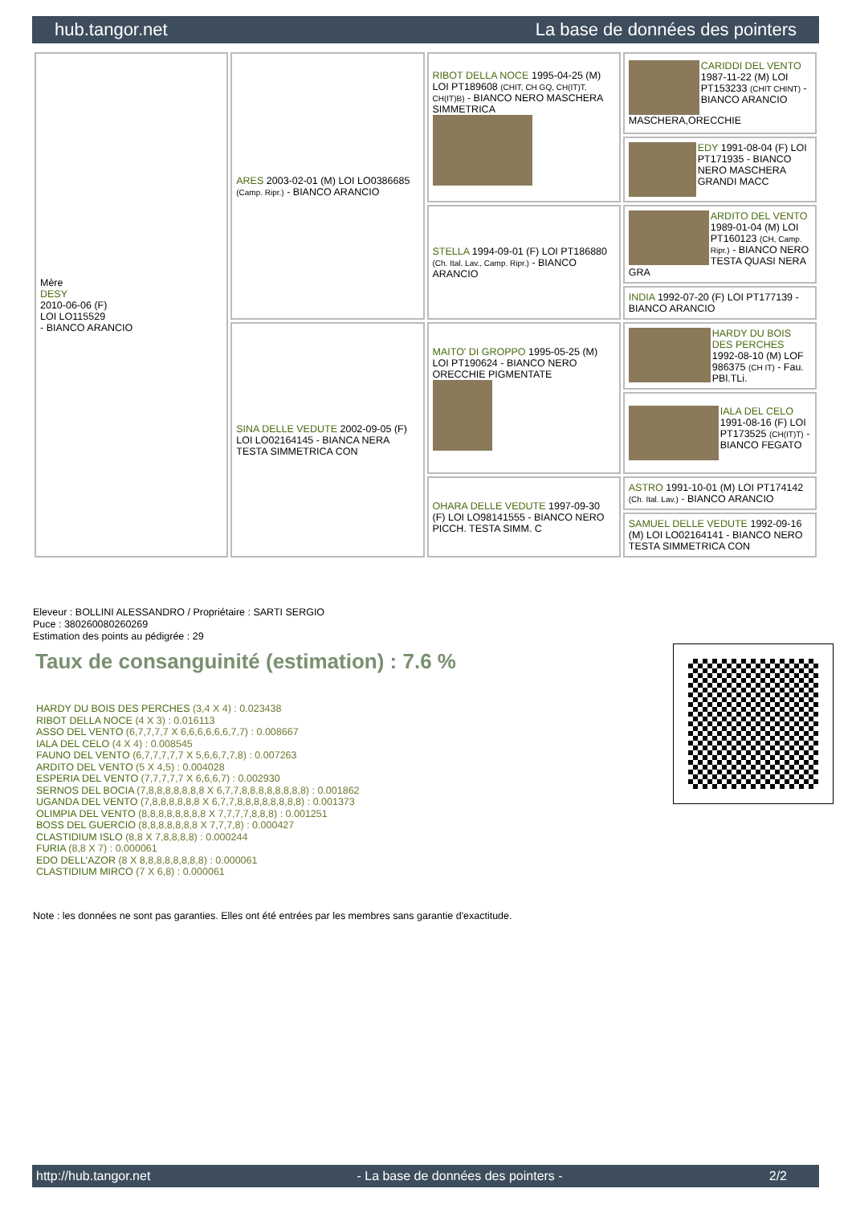hub.tangor.net La base de données des pointers
| Mère DESY 2010-06-06 (F) LOI LO115529 - BIANCO ARANCIO | ARES 2003-02-01 (M) LOI LO0386685 (Camp. Ripr.) - BIANCO ARANCIO | RIBOT DELLA NOCE 1995-04-25 (M) LOI PT189608 (CHIT, CH GQ, CH(IT)T, CH(IT)B) - BIANCO NERO MASCHERA SIMMETRICA | CARIDDI DEL VENTO 1987-11-22 (M) LOI PT153233 (CHIT CHINT) - BIANCO ARANCIO MASCHERA,ORECCHIE |
| | | | EDY 1991-08-04 (F) LOI PT171935 - BIANCO NERO MASCHERA GRANDI MACC |
| | | STELLA 1994-09-01 (F) LOI PT186880 (Ch. Ital. Lav., Camp. Ripr.) - BIANCO ARANCIO | ARDITO DEL VENTO 1989-01-04 (M) LOI PT160123 (CH, Camp. Ripr.) - BIANCO NERO TESTA QUASI NERA GRA |
| | | | INDIA 1992-07-20 (F) LOI PT177139 - BIANCO ARANCIO |
| | SINA DELLE VEDUTE 2002-09-05 (F) LOI LO02164145 - BIANCA NERA TESTA SIMMETRICA CON | MAITO' DI GROPPO 1995-05-25 (M) LOI PT190624 - BIANCO NERO ORECCHIE PIGMENTATE | HARDY DU BOIS DES PERCHES 1992-08-10 (M) LOF 986375 (CH IT) - Fau. PBl.TLi. |
| | | | IALA DEL CELO 1991-08-16 (F) LOI PT173525 (CH(IT)T) - BIANCO FEGATO |
| | | OHARA DELLE VEDUTE 1997-09-30 (F) LOI LO98141555 - BIANCO NERO PICCH. TESTA SIMM. C | ASTRO 1991-10-01 (M) LOI PT174142 (Ch. Ital. Lav.) - BIANCO ARANCIO |
| | | | SAMUEL DELLE VEDUTE 1992-09-16 (M) LOI LO02164141 - BIANCO NERO TESTA SIMMETRICA CON |
Eleveur : BOLLINI ALESSANDRO / Propriétaire : SARTI SERGIO
Puce : 380260080260269
Estimation des points au pédigrée : 29
Taux de consanguinité (estimation) : 7.6 %
HARDY DU BOIS DES PERCHES (3,4 X 4) : 0.023438
RIBOT DELLA NOCE (4 X 3) : 0.016113
ASSO DEL VENTO (6,7,7,7,7 X 6,6,6,6,6,6,7,7) : 0.008667
IALA DEL CELO (4 X 4) : 0.008545
FAUNO DEL VENTO (6,7,7,7,7,7 X 5,6,6,7,7,8) : 0.007263
ARDITO DEL VENTO (5 X 4,5) : 0.004028
ESPERIA DEL VENTO (7,7,7,7,7 X 6,6,6,7) : 0.002930
SERNOS DEL BOCIA (7,8,8,8,8,8,8,8 X 6,7,7,8,8,8,8,8,8,8,8) : 0.001862
UGANDA DEL VENTO (7,8,8,8,8,8,8 X 6,7,7,8,8,8,8,8,8,8,8) : 0.001373
OLIMPIA DEL VENTO (8,8,8,8,8,8,8,8 X 7,7,7,7,8,8,8) : 0.001251
BOSS DEL GUERCIO (8,8,8,8,8,8,8 X 7,7,7,8) : 0.000427
CLASTIDIUM ISLO (8,8 X 7,8,8,8,8) : 0.000244
FURIA (8,8 X 7) : 0.000061
EDO DELL'AZOR (8 X 8,8,8,8,8,8,8,8) : 0.000061
CLASTIDIUM MIRCO (7 X 6,8) : 0.000061
Note : les données ne sont pas garanties. Elles ont été entrées par les membres sans garantie d'exactitude.
http://hub.tangor.net - La base de données des pointers - 2/2